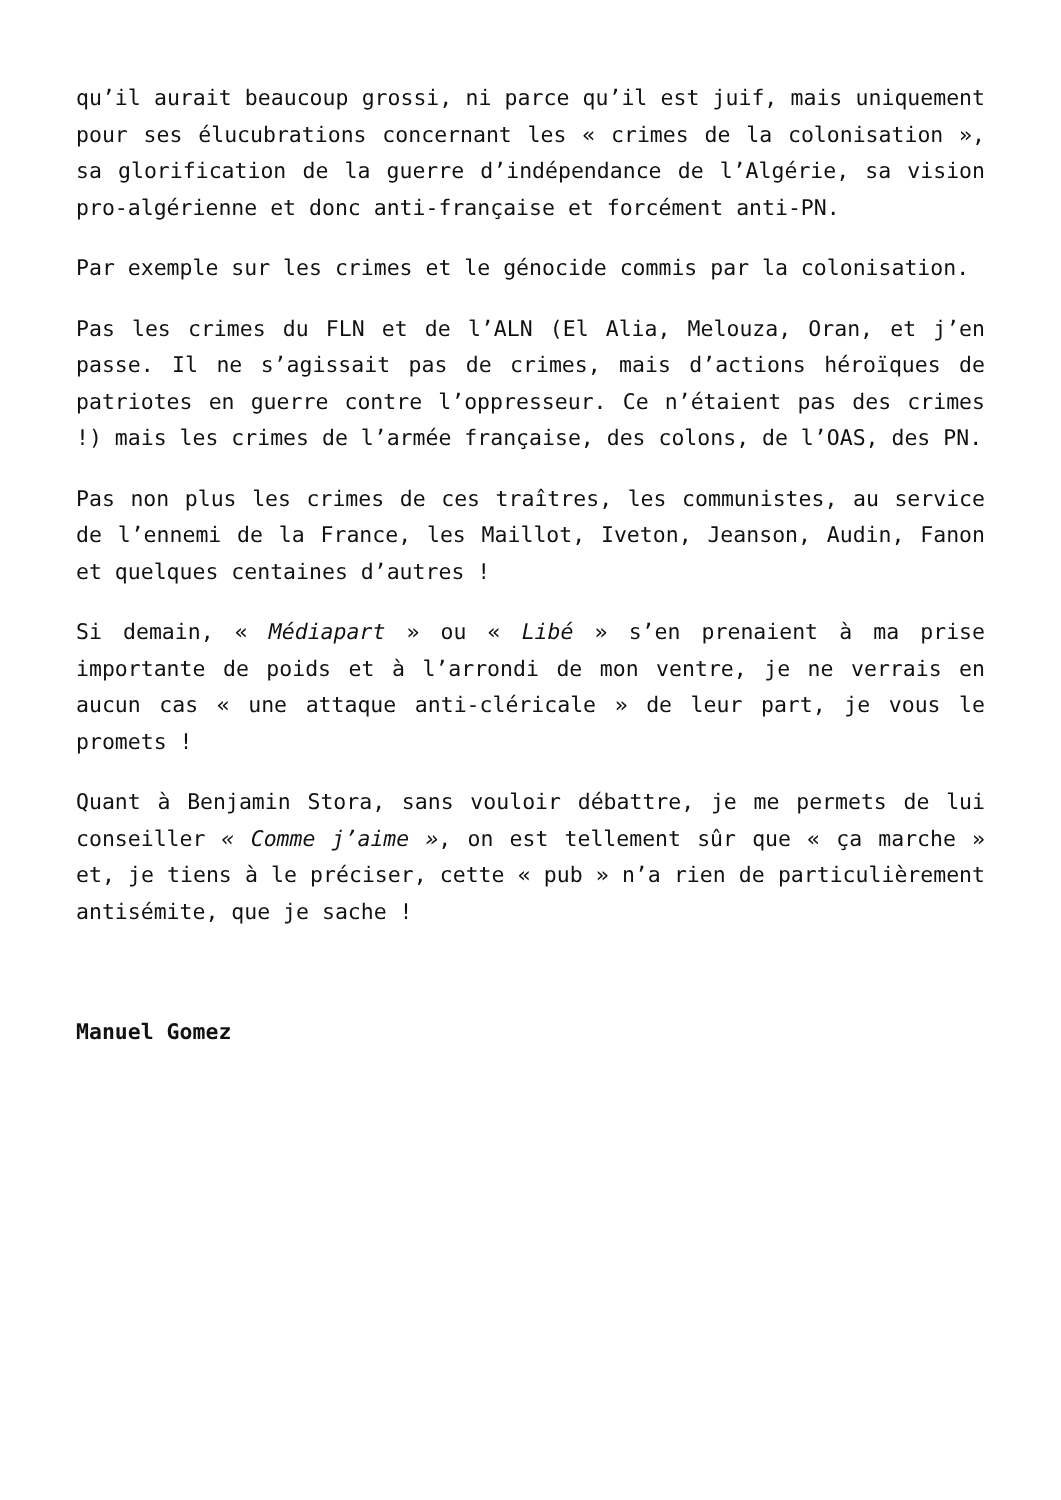qu’il aurait beaucoup grossi, ni parce qu’il est juif, mais uniquement pour ses élucubrations concernant les « crimes de la colonisation », sa glorification de la guerre d’indépendance de l’Algérie, sa vision pro-algérienne et donc anti-française et forcément anti-PN.
Par exemple sur les crimes et le génocide commis par la colonisation.
Pas les crimes du FLN et de l’ALN (El Alia, Melouza, Oran, et j’en passe. Il ne s’agissait pas de crimes, mais d’actions héroïques de patriotes en guerre contre l’oppresseur. Ce n’étaient pas des crimes !) mais les crimes de l’armée française, des colons, de l’OAS, des PN.
Pas non plus les crimes de ces traîtres, les communistes, au service de l’ennemi de la France, les Maillot, Iveton, Jeanson, Audin, Fanon et quelques centaines d’autres !
Si demain, « Médiapart » ou « Libé » s’en prenaient à ma prise importante de poids et à l’arrondi de mon ventre, je ne verrais en aucun cas « une attaque anti-cléricale » de leur part, je vous le promets !
Quant à Benjamin Stora, sans vouloir débattre, je me permets de lui conseiller « Comme j’aime », on est tellement sûr que « ça marche » et, je tiens à le préciser, cette « pub » n’a rien de particulièrement antisémite, que je sache !
Manuel Gomez